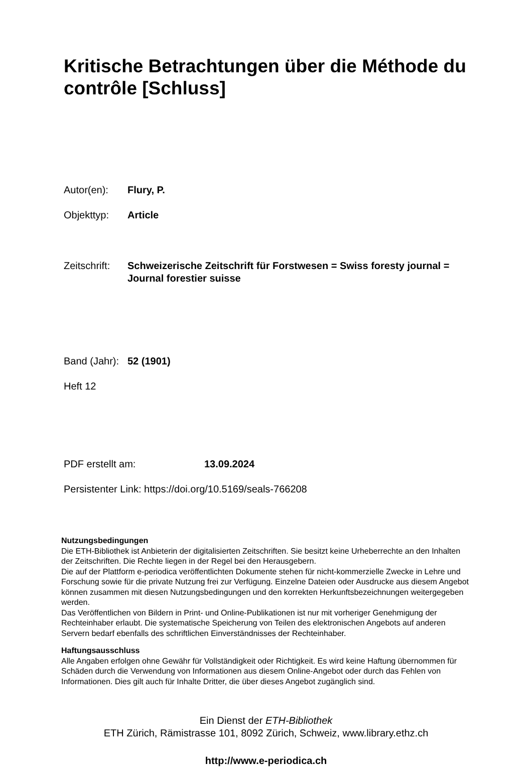Kritische Betrachtungen über die Méthode du contrôle [Schluss]
Autor(en): Flury, P.
Objekttyp: Article
Zeitschrift: Schweizerische Zeitschrift für Forstwesen = Swiss foresty journal = Journal forestier suisse
Band (Jahr): 52 (1901)
Heft 12
PDF erstellt am: 13.09.2024
Persistenter Link: https://doi.org/10.5169/seals-766208
Nutzungsbedingungen
Die ETH-Bibliothek ist Anbieterin der digitalisierten Zeitschriften. Sie besitzt keine Urheberrechte an den Inhalten der Zeitschriften. Die Rechte liegen in der Regel bei den Herausgebern.
Die auf der Plattform e-periodica veröffentlichten Dokumente stehen für nicht-kommerzielle Zwecke in Lehre und Forschung sowie für die private Nutzung frei zur Verfügung. Einzelne Dateien oder Ausdrucke aus diesem Angebot können zusammen mit diesen Nutzungsbedingungen und den korrekten Herkunftsbezeichnungen weitergegeben werden.
Das Veröffentlichen von Bildern in Print- und Online-Publikationen ist nur mit vorheriger Genehmigung der Rechteinhaber erlaubt. Die systematische Speicherung von Teilen des elektronischen Angebots auf anderen Servern bedarf ebenfalls des schriftlichen Einverständnisses der Rechteinhaber.
Haftungsausschluss
Alle Angaben erfolgen ohne Gewähr für Vollständigkeit oder Richtigkeit. Es wird keine Haftung übernommen für Schäden durch die Verwendung von Informationen aus diesem Online-Angebot oder durch das Fehlen von Informationen. Dies gilt auch für Inhalte Dritter, die über dieses Angebot zugänglich sind.
Ein Dienst der ETH-Bibliothek
ETH Zürich, Rämistrasse 101, 8092 Zürich, Schweiz, www.library.ethz.ch
http://www.e-periodica.ch